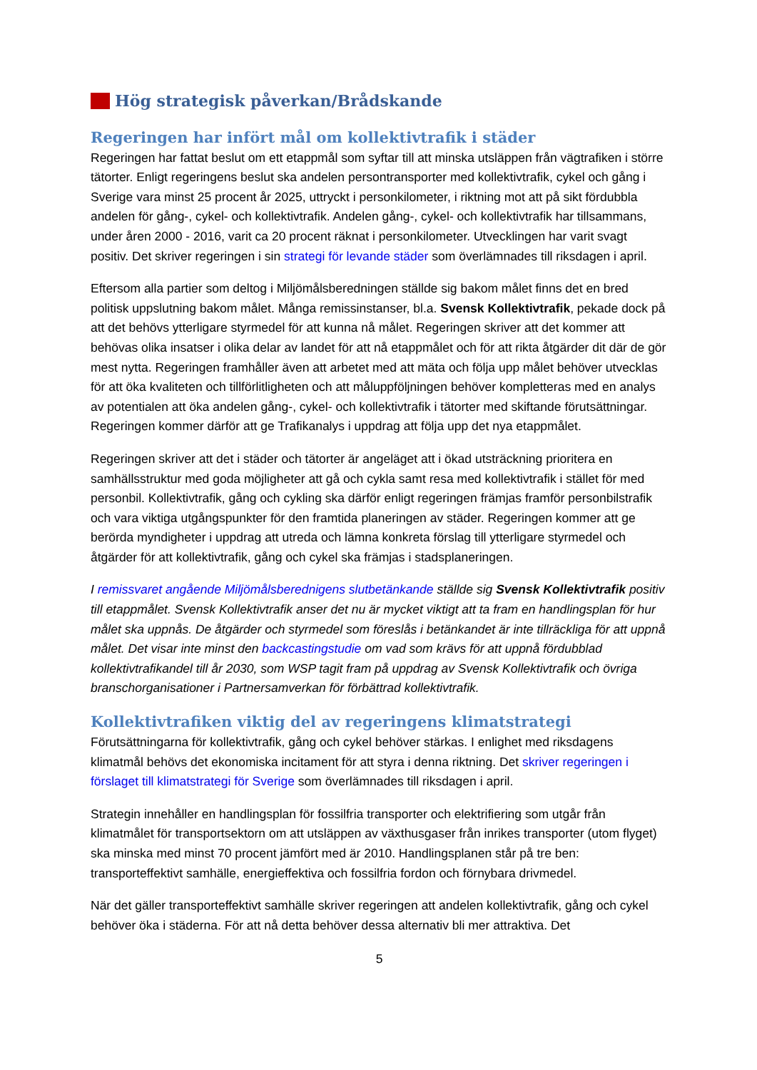Hög strategisk påverkan/Brådskande
Regeringen har infört mål om kollektivtrafik i städer
Regeringen har fattat beslut om ett etappmål som syftar till att minska utsläppen från vägtrafiken i större tätorter. Enligt regeringens beslut ska andelen persontransporter med kollektivtrafik, cykel och gång i Sverige vara minst 25 procent år 2025, uttryckt i personkilometer, i riktning mot att på sikt fördubbla andelen för gång-, cykel- och kollektivtrafik. Andelen gång-, cykel- och kollektivtrafik har tillsammans, under åren 2000 - 2016, varit ca 20 procent räknat i personkilometer. Utvecklingen har varit svagt positiv. Det skriver regeringen i sin strategi för levande städer som överlämnades till riksdagen i april.
Eftersom alla partier som deltog i Miljömålsberedningen ställde sig bakom målet finns det en bred politisk uppslutning bakom målet. Många remissinstanser, bl.a. Svensk Kollektivtrafik, pekade dock på att det behövs ytterligare styrmedel för att kunna nå målet. Regeringen skriver att det kommer att behövas olika insatser i olika delar av landet för att nå etappmålet och för att rikta åtgärder dit där de gör mest nytta. Regeringen framhåller även att arbetet med att mäta och följa upp målet behöver utvecklas för att öka kvaliteten och tillförlitligheten och att måluppföljningen behöver kompletteras med en analys av potentialen att öka andelen gång-, cykel- och kollektivtrafik i tätorter med skiftande förutsättningar. Regeringen kommer därför att ge Trafikanalys i uppdrag att följa upp det nya etappmålet.
Regeringen skriver att det i städer och tätorter är angeläget att i ökad utsträckning prioritera en samhällsstruktur med goda möjligheter att gå och cykla samt resa med kollektivtrafik i stället för med personbil. Kollektivtrafik, gång och cykling ska därför enligt regeringen främjas framför personbilstrafik och vara viktiga utgångspunkter för den framtida planeringen av städer. Regeringen kommer att ge berörda myndigheter i uppdrag att utreda och lämna konkreta förslag till ytterligare styrmedel och åtgärder för att kollektivtrafik, gång och cykel ska främjas i stadsplaneringen.
I remissvaret angående Miljömålsberednigens slutbetänkande ställde sig Svensk Kollektivtrafik positiv till etappmålet. Svensk Kollektivtrafik anser det nu är mycket viktigt att ta fram en handlingsplan för hur målet ska uppnås. De åtgärder och styrmedel som föreslås i betänkandet är inte tillräckliga för att uppnå målet. Det visar inte minst den backcastingstudie om vad som krävs för att uppnå fördubblad kollektivtrafikandel till år 2030, som WSP tagit fram på uppdrag av Svensk Kollektivtrafik och övriga branschorganisationer i Partnersamverkan för förbättrad kollektivtrafik.
Kollektivtrafiken viktig del av regeringens klimatstrategi
Förutsättningarna för kollektivtrafik, gång och cykel behöver stärkas. I enlighet med riksdagens klimatmål behövs det ekonomiska incitament för att styra i denna riktning. Det skriver regeringen i förslaget till klimatstrategi för Sverige som överlämnades till riksdagen i april.
Strategin innehåller en handlingsplan för fossilfria transporter och elektrifiering som utgår från klimatmålet för transportsektorn om att utsläppen av växthusgaser från inrikes transporter (utom flyget) ska minska med minst 70 procent jämfört med är 2010. Handlingsplanen står på tre ben: transporteffektivt samhälle, energieffektiva och fossilfria fordon och förnybara drivmedel.
När det gäller transporteffektivt samhälle skriver regeringen att andelen kollektivtrafik, gång och cykel behöver öka i städerna. För att nå detta behöver dessa alternativ bli mer attraktiva. Det
5